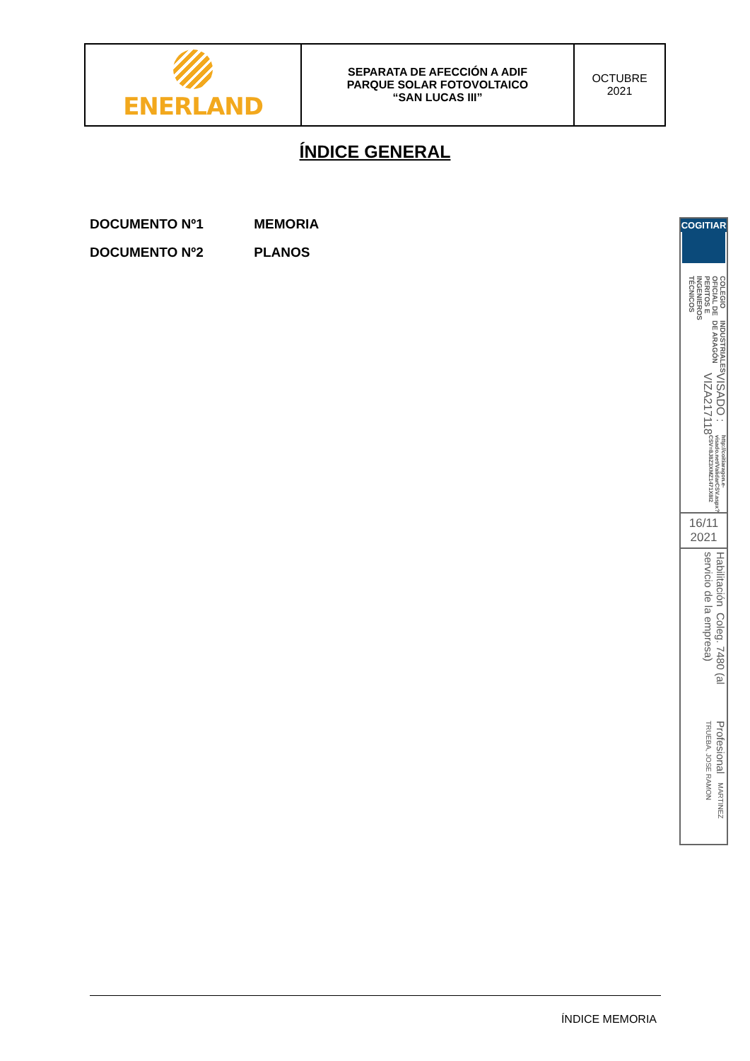| ENERLAND | SEPARATA DE AFECCIÓN A ADIF PARQUE SOLAR FOTOVOLTAICO “SAN LUCAS III” | OCTUBRE 2021 |
ÍNDICE GENERAL
DOCUMENTO Nº1 MEMORIA
DOCUMENTO Nº2 PLANOS
COGITIAR
COLEGIO OFICIAL DE PERITOS E INGENIEROS TÉCNICOS
INDUSTRIALES DE ARAGÓN
VISADO : VIZA217118
http://coitiaragon.e-visado.net/ValidarCSV.aspx?CSV=8J8Z3XMZ1471X8I2
16/11
2021
Habilitación Coleg. 7480 (al servicio de la empresa)
Profesional MARTINEZ TRUEBA, JOSE RAMON
ÍNDICE MEMORIA